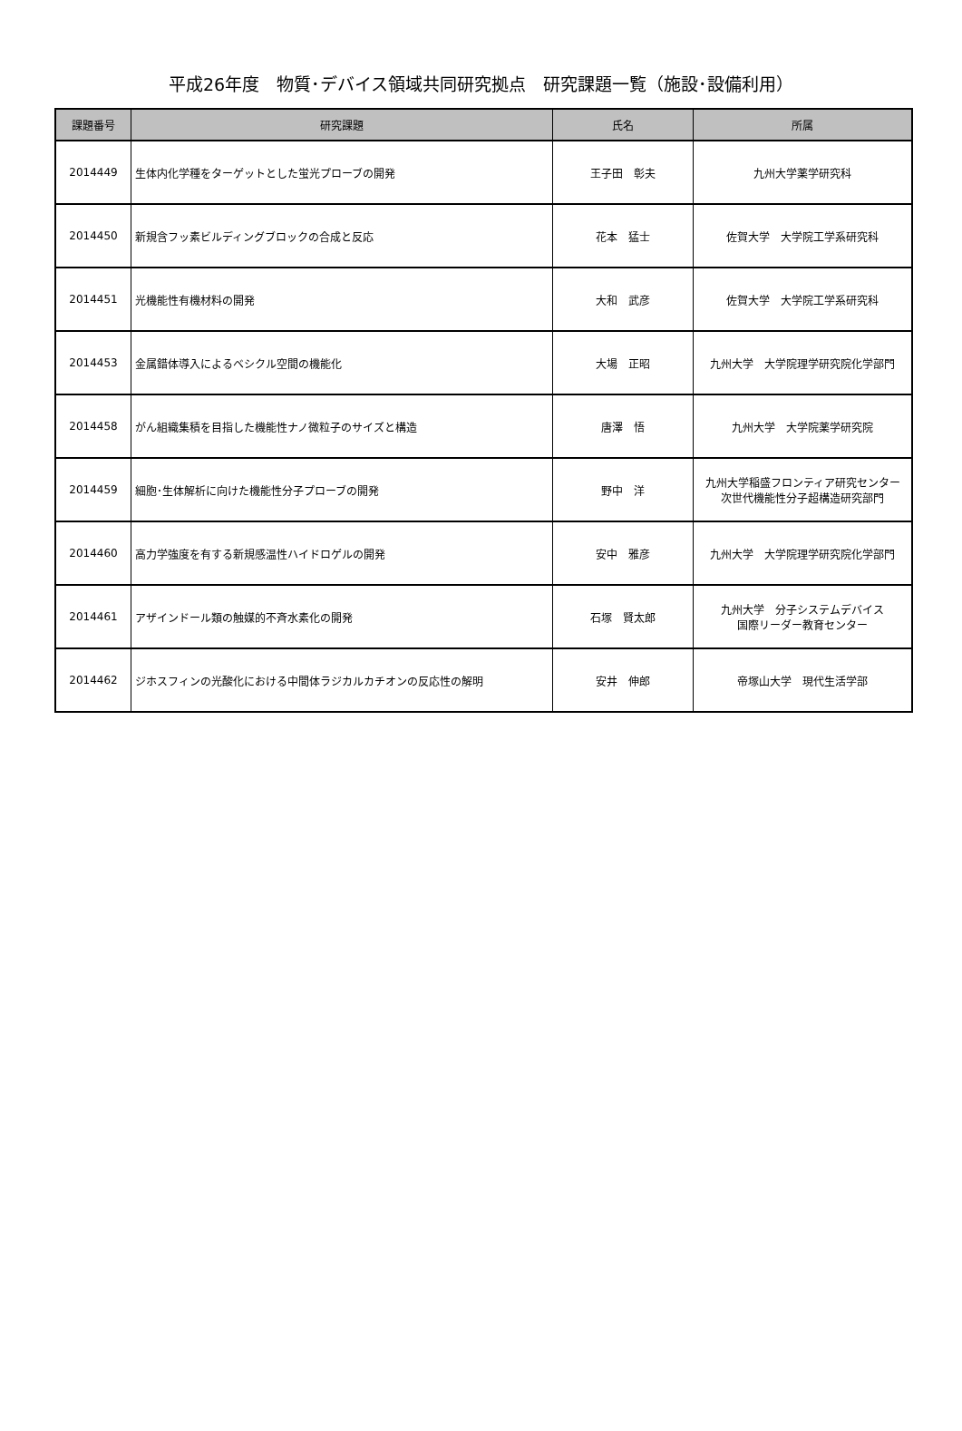平成26年度　物質･デバイス領域共同研究拠点　研究課題一覧（施設･設備利用）
| 課題番号 | 研究課題 | 氏名 | 所属 |
| --- | --- | --- | --- |
| 2014449 | 生体内化学種をターゲットとした蛍光プローブの開発 | 王子田 彰夫 | 九州大学薬学研究科 |
| 2014450 | 新規含フッ素ビルディングブロックの合成と反応 | 花本 猛士 | 佐賀大学 大学院工学系研究科 |
| 2014451 | 光機能性有機材料の開発 | 大和 武彦 | 佐賀大学 大学院工学系研究科 |
| 2014453 | 金属錯体導入によるベシクル空間の機能化 | 大場 正昭 | 九州大学 大学院理学研究院化学部門 |
| 2014458 | がん組織集積を目指した機能性ナノ微粒子のサイズと構造 | 唐澤 悟 | 九州大学 大学院薬学研究院 |
| 2014459 | 細胞･生体解析に向けた機能性分子プローブの開発 | 野中 洋 | 九州大学稲盛フロンティア研究センター 次世代機能性分子超構造研究部門 |
| 2014460 | 高力学強度を有する新規感温性ハイドロゲルの開発 | 安中 雅彦 | 九州大学 大学院理学研究院化学部門 |
| 2014461 | アザインドール類の触媒的不斉水素化の開発 | 石塚 賢太郎 | 九州大学 分子システムデバイス 国際リーダー教育センター |
| 2014462 | ジホスフィンの光酸化における中間体ラジカルカチオンの反応性の解明 | 安井 伸郎 | 帝塚山大学 現代生活学部 |